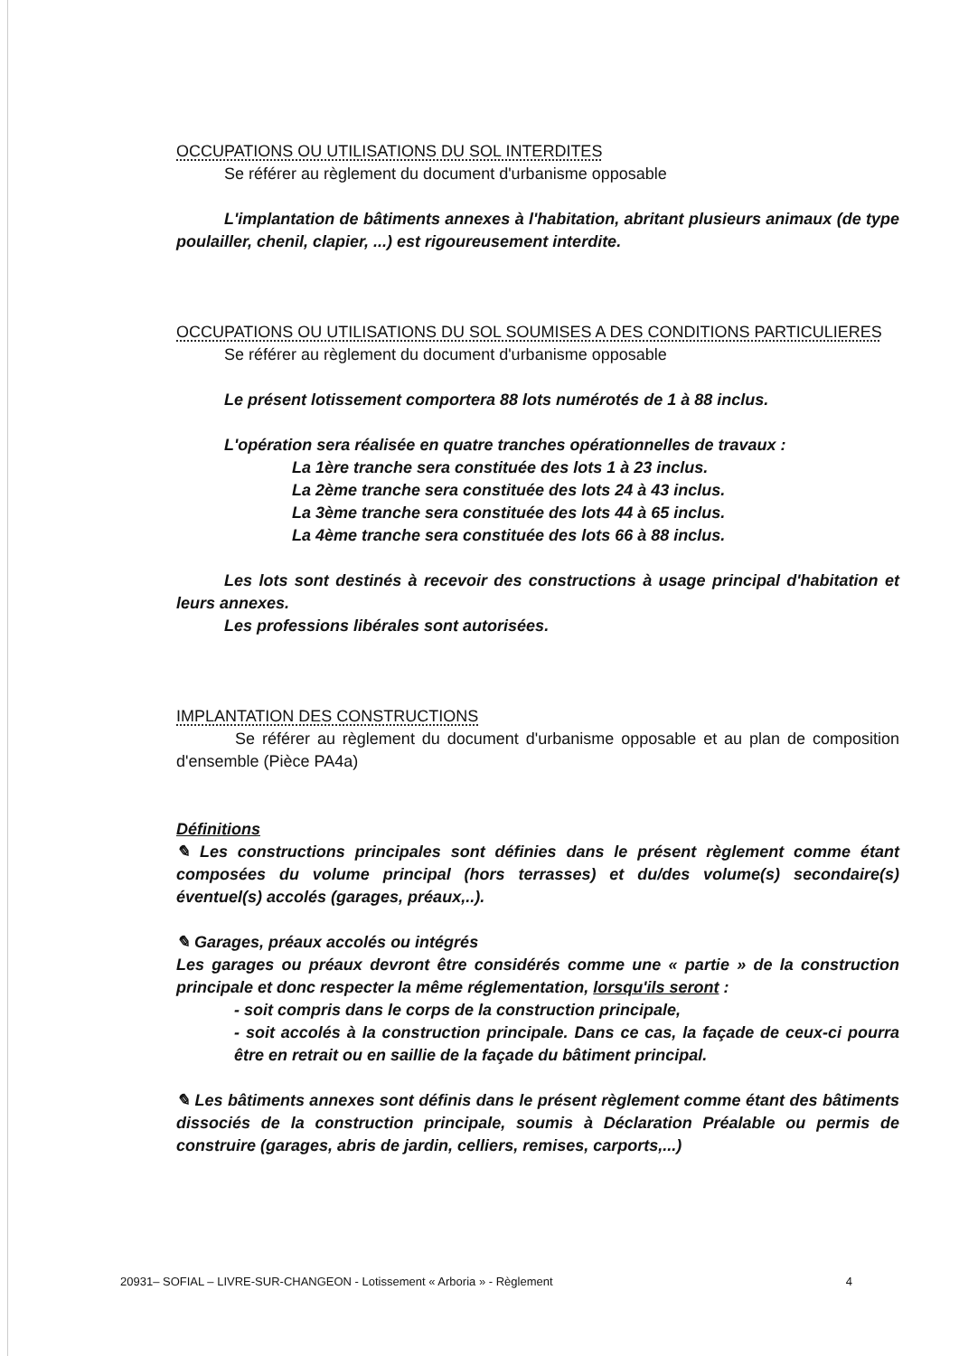OCCUPATIONS OU UTILISATIONS DU SOL INTERDITES
Se référer au règlement du document d'urbanisme opposable
L'implantation de bâtiments annexes à l'habitation, abritant plusieurs animaux (de type poulailler, chenil, clapier, ...) est rigoureusement interdite.
OCCUPATIONS OU UTILISATIONS DU SOL SOUMISES A DES CONDITIONS PARTICULIERES
Se référer au règlement du document d'urbanisme opposable
Le présent lotissement comportera 88 lots numérotés de 1 à 88 inclus.
L'opération sera réalisée en quatre tranches opérationnelles de travaux :
La 1ère tranche sera constituée des lots 1 à 23 inclus.
La 2ème tranche sera constituée des lots 24 à 43 inclus.
La 3ème tranche sera constituée des lots 44 à 65 inclus.
La 4ème tranche sera constituée des lots 66 à 88 inclus.
Les lots sont destinés à recevoir des constructions à usage principal d'habitation et leurs annexes.
Les professions libérales sont autorisées.
IMPLANTATION DES CONSTRUCTIONS
Se référer au règlement du document d'urbanisme opposable et au plan de composition d'ensemble (Pièce PA4a)
Définitions
✎ Les constructions principales sont définies dans le présent règlement comme étant composées du volume principal (hors terrasses) et du/des volume(s) secondaire(s) éventuel(s) accolés (garages, préaux,..).
✎ Garages, préaux accolés ou intégrés
Les garages ou préaux devront être considérés comme une « partie » de la construction principale et donc respecter la même réglementation, lorsqu'ils seront :
- soit compris dans le corps de la construction principale,
- soit accolés à la construction principale. Dans ce cas, la façade de ceux-ci pourra être en retrait ou en saillie de la façade du bâtiment principal.
✎ Les bâtiments annexes sont définis dans le présent règlement comme étant des bâtiments dissociés de la construction principale, soumis à Déclaration Préalable ou permis de construire (garages, abris de jardin, celliers, remises, carports,...)
20931– SOFIAL – LIVRE-SUR-CHANGEON - Lotissement « Arboria » - Règlement 4